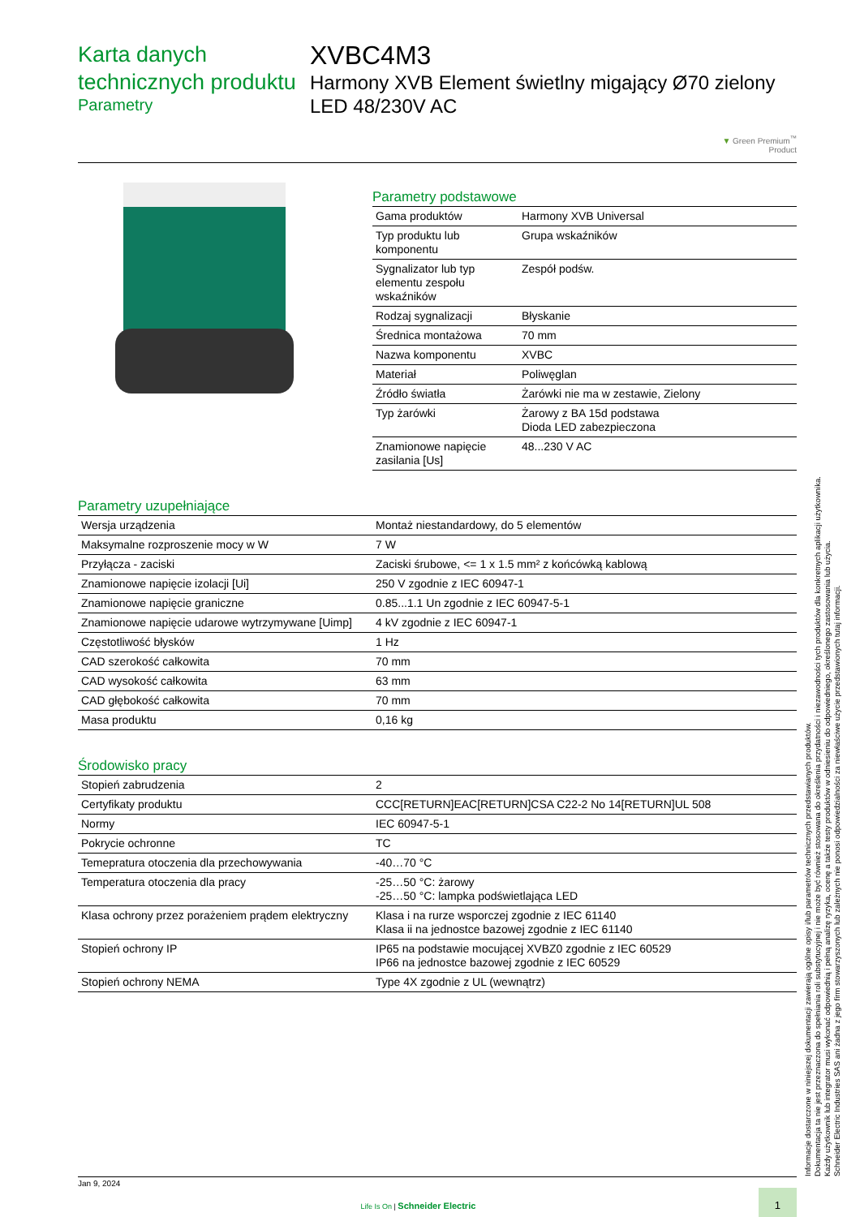Karta danych technicznych produktu
Parametry
XVBC4M3
Harmony XVB Element świetlny migający Ø70 zielony LED 48/230V AC
▼ Green Premium<sup>™</sup>
Product
Parametry podstawowe
| Gama produktów | Harmony XVB Universal |
| Typ produktu lub komponentu | Grupa wskaźników |
| Sygnalizator lub typ elementu zespołu wskaźników | Zespół podśw. |
| Rodzaj sygnalizacji | Błyskanie |
| Średnica montażowa | 70 mm |
| Nazwa komponentu | XVBC |
| Materiał | Poliwęglan |
| Źródło światła | Żarówki nie ma w zestawie, Zielony |
| Typ żarówki | Żarowy z BA 15d podstawa Dioda LED zabezpieczona |
| Znamionowe napięcie zasilania [Us] | 48...230 V AC |
Parametry uzupełniające
| Wersja urządzenia | Montaż niestandardowy, do 5 elementów |
| Maksymalne rozproszenie mocy w W | 7 W |
| Przyłącza - zaciski | Zaciski śrubowe, <= 1 x 1.5 mm² z końcówką kablową |
| Znamionowe napięcie izolacji [Ui] | 250 V zgodnie z IEC 60947-1 |
| Znamionowe napięcie graniczne | 0.85...1.1 Un zgodnie z IEC 60947-5-1 |
| Znamionowe napięcie udarowe wytrzymywane [Uimp] | 4 kV zgodnie z IEC 60947-1 |
| Częstotliwość błysków | 1 Hz |
| CAD szerokość całkowita | 70 mm |
| CAD wysokość całkowita | 63 mm |
| CAD głębokość całkowita | 70 mm |
| Masa produktu | 0,16 kg |
Środowisko pracy
| Stopień zabrudzenia | 2 |
| Certyfikaty produktu | CCC[RETURN]EAC[RETURN]CSA C22-2 No 14[RETURN]UL 508 |
| Normy | IEC 60947-5-1 |
| Pokrycie ochronne | TC |
| Temepratura otoczenia dla przechowywania | -40…70 °C |
| Temperatura otoczenia dla pracy | -25…50 °C: żarowy -25…50 °C: lampka podświetlająca LED |
| Klasa ochrony przez porażeniem prądem elektryczny | Klasa i na rurze wsporczej zgodnie z IEC 61140 Klasa ii na jednostce bazowej zgodnie z IEC 61140 |
| Stopień ochrony IP | IP65 na podstawie mocującej XVBZ0 zgodnie z IEC 60529 IP66 na jednostce bazowej zgodnie z IEC 60529 |
| Stopień ochrony NEMA | Type 4X zgodnie z UL (wewnątrz) |
Informacje dostarczone w niniejszej dokumentacji zawierają ogólne opisy i/lub parametrów technicznych przedstawianych produktów.
Dokumentacja ta nie jest przeznaczona do spełniania roli substytucyjnej i nie może być również stosowana do określenia przydatności i niezawodności tych produktów dla konkretnych aplikacji użytkownika.
Każdy użytkownik lub integrator musi wykonać odpowiednią i pełną analizę ryzyka, ocenę a także testy produktów w odniesieniu do odpowiedniego, określonego zastosowania lub użycia.
Schneider Electric Industries SAS ani żadna z jego firm stowarzyszonych lub zależnych nie ponosi odpowiedzialności za niewłaściwe użycie przedstawionych tutaj informacji.
Jan 9, 2024
Life Is On | Schneider Electric 1